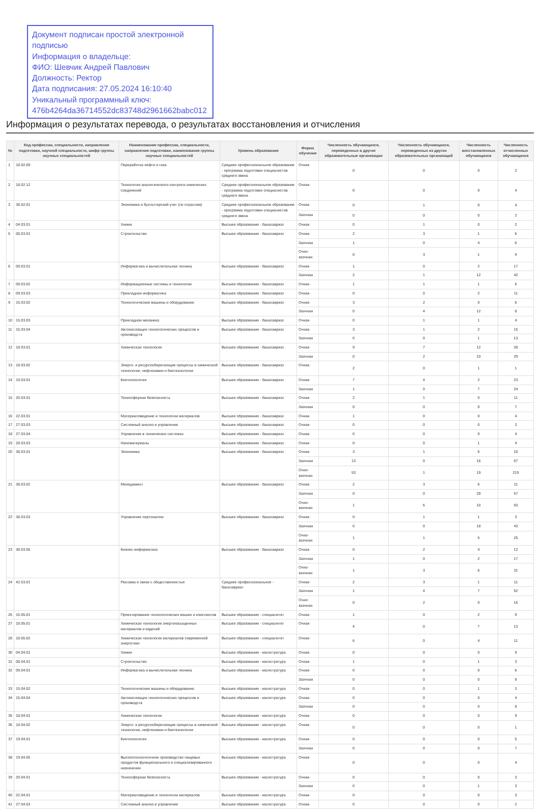Документ подписан простой электронной подписью
Информация о владельце:
ФИО: Шевчик Андрей Павлович
Должность: Ректор
Дата подписания: 27.05.2024 16:10:40
Уникальный программный ключ:
476b4264da36714552dc83748d2961662babc012
Информация о результатах перевода, о результатах восстановления и отчисления
| № | Код профессии, специальности, направления подготовки, научной специальности, шифр группы научных специальностей | Наименование профессии, специальности, направления подготовки, наименование группы научных специальностей | Уровень образования | Форма обучения | Численность обучающихся, переведенных в другие образовательные организации | Численность обучающихся, переведенных из других образовательных организаций | Численность восстановленных обучающихся | Численность отчисленных обучающихся |
| --- | --- | --- | --- | --- | --- | --- | --- | --- |
| 1 | 18.02.09 | Переработка нефти и газа | Среднее профессиональное образование - программа подготовки специалистов среднего звена | Очная | 0 | 0 | 0 | 2 |
| 2 | 18.02.12 | Технология аналитического контроля химических соединений | Среднее профессиональное образование - программа подготовки специалистов среднего звена | Очная | 0 | 0 | 0 | 4 |
| 3 | 38.02.01 | Экономика и бухгалтерский учет (по отраслям) | Среднее профессиональное образование - программа подготовки специалистов среднего звена | Очная | 0 | 1 | 0 | 4 |
| | | | | Заочная | 0 | 0 | 0 | 2 |
| 4 | 04.03.01 | Химия | Высшее образование - бакалавриат | Очная | 0 | 1 | 0 | 2 |
| 5 | 08.03.01 | Строительство | Высшее образование - бакалавриат | Очная | 2 | 3 | 1 | 6 |
| | | | | Заочная | 1 | 0 | 4 | 6 |
| | | | | Очно-заочная | 0 | 3 | 1 | 9 |
| 6 | 09.03.01 | Информатика и вычислительная техника | Высшее образование - бакалавриат | Очная | 1 | 0 | 2 | 17 |
| | | | | Заочная | 2 | 1 | 12 | 42 |
| 7 | 09.03.02 | Информационные системы и технологии | Высшее образование - бакалавриат | Очная | 1 | 1 | 1 | 6 |
| 8 | 09.03.03 | Прикладная информатика | Высшее образование - бакалавриат | Очная | 0 | 0 | 2 | 11 |
| 9 | 15.03.02 | Технологические машины и оборудование | Высшее образование - бакалавриат | Очная | 3 | 2 | 0 | 6 |
| | | | | Заочная | 0 | 4 | 12 | 8 |
| 10 | 15.03.03 | Прикладная механика | Высшее образование - бакалавриат | Очная | 0 | 1 | 1 | 4 |
| 11 | 15.03.04 | Автоматизация технологических процессов и производств | Высшее образование - бакалавриат | Очная | 3 | 1 | 2 | 15 |
| | | | | Заочная | 0 | 0 | 1 | 13 |
| 12 | 18.03.01 | Химическая технология | Высшее образование - бакалавриат | Очная | 9 | 7 | 12 | 28 |
| | | | | Заочная | 0 | 2 | 10 | 29 |
| 13 | 18.03.02 | Энерго- и ресурсосберегающие процессы в химической технологии, нефтехимии и биотехнологии | Высшее образование - бакалавриат | Очная | 2 | 0 | 1 | 1 |
| 14 | 19.03.01 | Биотехнология | Высшее образование - бакалавриат | Очная | 7 | 4 | 2 | 23 |
| | | | | Заочная | 1 | 0 | 7 | 24 |
| 15 | 20.03.01 | Техносферная безопасность | Высшее образование - бакалавриат | Очная | 2 | 1 | 0 | 11 |
| | | | | Заочная | 0 | 0 | 0 | 7 |
| 16 | 22.03.01 | Материаловедение и технологии материалов | Высшее образование - бакалавриат | Очная | 1 | 0 | 0 | 4 |
| 17 | 27.03.03 | Системный анализ и управление | Высшее образование - бакалавриат | Очная | 0 | 0 | 0 | 3 |
| 18 | 27.03.04 | Управление в технических системах | Высшее образование - бакалавриат | Очная | 0 | 0 | 0 | 4 |
| 19 | 28.03.03 | Наноматериалы | Высшее образование - бакалавриат | Очная | 0 | 0 | 1 | 4 |
| 20 | 38.03.01 | Экономика | Высшее образование - бакалавриат | Очная | 3 | 1 | 6 | 10 |
| | | | | Заочная | 13 | 0 | 16 | 67 |
| | | | | Очно-заочная | 53 | 1 | 19 | 219 |
| 21 | 38.03.02 | Менеджмент | Высшее образование - бакалавриат | Очная | 2 | 3 | 6 | 11 |
| | | | | Заочная | 0 | 0 | 28 | 57 |
| | | | | Очно-заочная | 1 | 6 | 10 | 93 |
| 22 | 38.03.03 | Управление персоналом | Высшее образование - бакалавриат | Очная | 0 | 1 | 1 | 3 |
| | | | | Заочная | 0 | 0 | 18 | 43 |
| | | | | Очно-заочная | 1 | 1 | 5 | 25 |
| 23 | 38.03.05 | Бизнес-информатика | Высшее образование - бакалавриат | Очная | 0 | 2 | 4 | 12 |
| | | | | Заочная | 1 | 0 | 2 | 17 |
| | | | | Очно-заочная | 1 | 3 | 6 | 31 |
| 24 | 42.03.01 | Реклама и связи с общественностью | Среднее профессиональное - бакалавриат | Очная | 2 | 3 | 1 | 11 |
| | | | | Заочная | 1 | 4 | 7 | 52 |
| | | | | Очно-заочная | 0 | 2 | 0 | 16 |
| 26 | 15.05.01 | Проектирование технологических машин и комплексов | Высшее образование - специалитет | Очная | 1 | 0 | 2 | 9 |
| 27 | 18.05.01 | Химическая технология энергонасыщенных материалов и изделий | Высшее образование - специалитет | Очная | 4 | 0 | 7 | 13 |
| 28 | 18.05.02 | Химическая технология материалов современной энергетики | Высшее образование - специалитет | Очная | 6 | 0 | 4 | 11 |
| 30 | 04.04.01 | Химия | Высшее образование - магистратура | Очная | 0 | 0 | 0 | 9 |
| 31 | 08.04.01 | Строительство | Высшее образование - магистратура | Очная | 1 | 0 | 1 | 3 |
| 32 | 09.04.01 | Информатика и вычислительная техника | Высшее образование - магистратура | Очная | 0 | 0 | 0 | 6 |
| | | | | Заочная | 0 | 0 | 0 | 8 |
| 33 | 15.04.02 | Технологические машины и оборудование | Высшее образование - магистратура | Очная | 0 | 0 | 1 | 3 |
| 34 | 15.04.04 | Автоматизация технологических процессов и производств | Высшее образование - магистратура | Очная | 0 | 0 | 0 | 4 |
| | | | | Заочная | 0 | 0 | 0 | 8 |
| 35 | 18.04.01 | Химическая технология | Высшее образование - магистратура | Очная | 0 | 0 | 0 | 9 |
| 36 | 18.04.02 | Энерго- и ресурсосберегающие процессы в химической технологии, нефтехимии и биотехнологии | Высшее образование - магистратура | Очная | 0 | 0 | 0 | 1 |
| 37 | 19.04.01 | Биотехнология | Высшее образование - магистратура | Очная | 0 | 0 | 0 | 5 |
| | | | | Заочная | 0 | 0 | 0 | 7 |
| 38 | 19.04.05 | Высокотехнологичное производство пищевых продуктов функционального и специализированного назначения | Высшее образование - магистратура | Очная | 0 | 0 | 0 | 4 |
| 39 | 20.04.01 | Техносферная безопасность | Высшее образование - магистратура | Очная | 0 | 0 | 0 | 3 |
| | | | | Заочная | 0 | 0 | 1 | 3 |
| 40 | 22.04.01 | Материаловедение и технологии материалов | Высшее образование - магистратура | Очная | 0 | 0 | 0 | 3 |
| 41 | 27.04.03 | Системный анализ и управление | Высшее образование - магистратура | Очная | 0 | 0 | 0 | 2 |